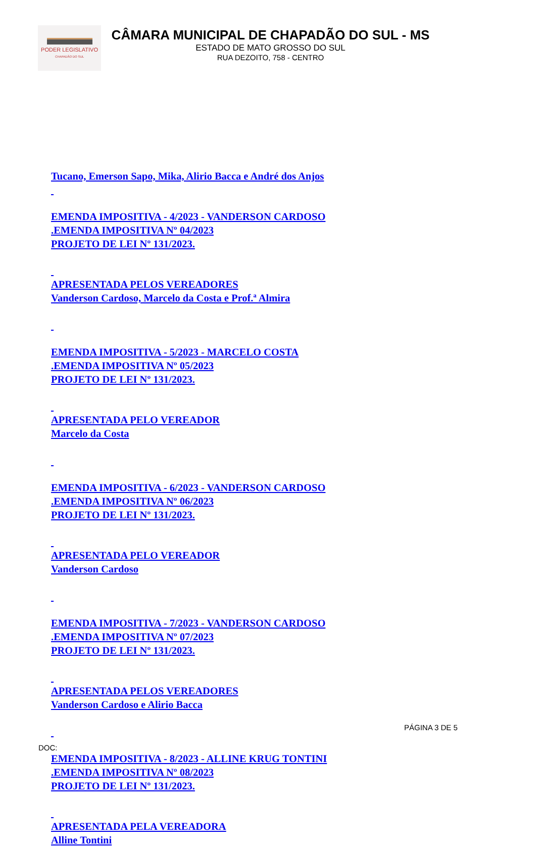PODER LEGISLATIVO
CHAPADÃO DO SUL
CÂMARA MUNICIPAL DE CHAPADÃO DO SUL - MS
ESTADO DE MATO GROSSO DO SUL
RUA DEZOITO, 758 - CENTRO
Tucano, Emerson Sapo, Mika, Alirio Bacca e André dos Anjos
EMENDA IMPOSITIVA - 4/2023 - VANDERSON CARDOSO
.EMENDA IMPOSITIVA Nº 04/2023
PROJETO DE LEI Nº 131/2023.
APRESENTADA PELOS VEREADORES
Vanderson Cardoso, Marcelo da Costa e Prof.ª Almira
EMENDA IMPOSITIVA - 5/2023 - MARCELO COSTA
.EMENDA IMPOSITIVA Nº 05/2023
PROJETO DE LEI Nº 131/2023.
APRESENTADA PELO VEREADOR
Marcelo da Costa
EMENDA IMPOSITIVA - 6/2023 - VANDERSON CARDOSO
.EMENDA IMPOSITIVA Nº 06/2023
PROJETO DE LEI Nº 131/2023.
APRESENTADA PELO VEREADOR
Vanderson Cardoso
EMENDA IMPOSITIVA - 7/2023 - VANDERSON CARDOSO
.EMENDA IMPOSITIVA Nº 07/2023
PROJETO DE LEI Nº 131/2023.
APRESENTADA PELOS VEREADORES
Vanderson Cardoso e Alirio Bacca
EMENDA IMPOSITIVA - 8/2023 - ALLINE KRUG TONTINI
.EMENDA IMPOSITIVA Nº 08/2023
PROJETO DE LEI Nº 131/2023.
APRESENTADA PELA VEREADORA
Alline Tontini
PÁGINA 3 DE 5
DOC: